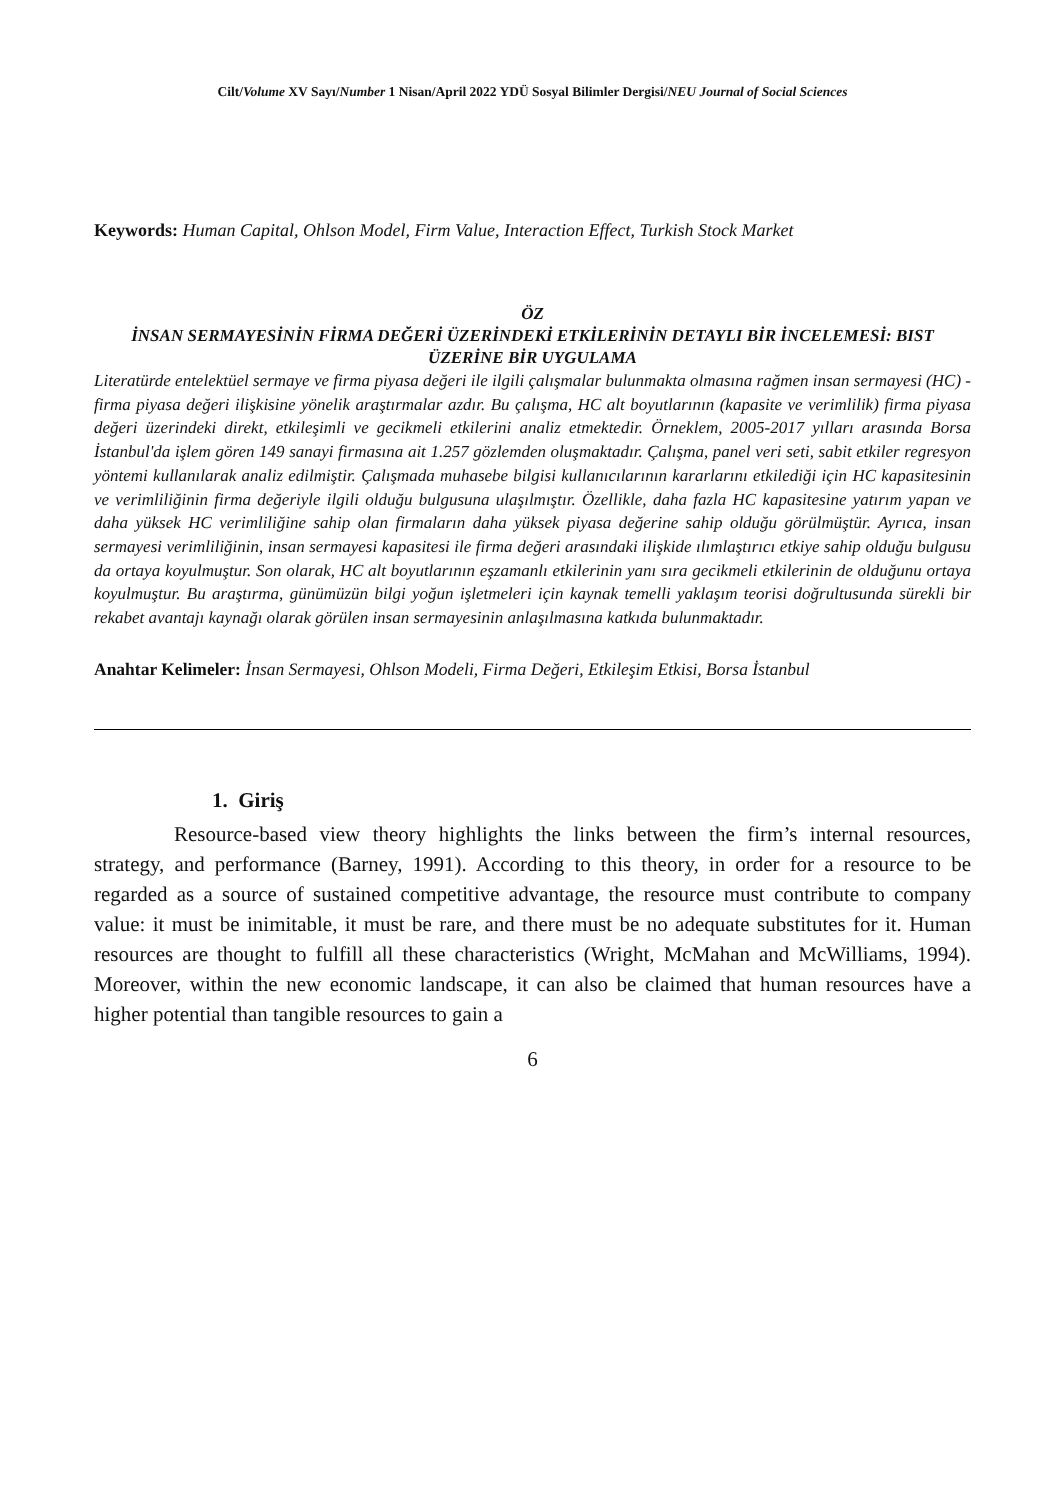Cilt/Volume XV Sayı/Number 1 Nisan/April 2022 YDÜ Sosyal Bilimler Dergisi/NEU Journal of Social Sciences
Keywords: Human Capital, Ohlson Model, Firm Value, Interaction Effect, Turkish Stock Market
ÖZ
İNSAN SERMAYESİNİN FİRMA DEĞERİ ÜZERİNDEKİ ETKİLERİNİN DETAYLI BİR İNCELEMESİ: BIST ÜZERİNE BİR UYGULAMA
Literatürde entelektüel sermaye ve firma piyasa değeri ile ilgili çalışmalar bulunmakta olmasına rağmen insan sermayesi (HC) - firma piyasa değeri ilişkisine yönelik araştırmalar azdır. Bu çalışma, HC alt boyutlarının (kapasite ve verimlilik) firma piyasa değeri üzerindeki direkt, etkileşimli ve gecikmeli etkilerini analiz etmektedir. Örneklem, 2005-2017 yılları arasında Borsa İstanbul'da işlem gören 149 sanayi firmasına ait 1.257 gözlemden oluşmaktadır. Çalışma, panel veri seti, sabit etkiler regresyon yöntemi kullanılarak analiz edilmiştir. Çalışmada muhasebe bilgisi kullanıcılarının kararlarını etkilediği için HC kapasitesinin ve verimliliğinin firma değeriyle ilgili olduğu bulgusuna ulaşılmıştır. Özellikle, daha fazla HC kapasitesine yatırım yapan ve daha yüksek HC verimliliğine sahip olan firmaların daha yüksek piyasa değerine sahip olduğu görülmüştür. Ayrıca, insan sermayesi verimliliğinin, insan sermayesi kapasitesi ile firma değeri arasındaki ilişkide ılımlaştırıcı etkiye sahip olduğu bulgusu da ortaya koyulmuştur. Son olarak, HC alt boyutlarının eşzamanlı etkilerinin yanı sıra gecikmeli etkilerinin de olduğunu ortaya koyulmuştur. Bu araştırma, günümüzün bilgi yoğun işletmeleri için kaynak temelli yaklaşım teorisi doğrultusunda sürekli bir rekabet avantajı kaynağı olarak görülen insan sermayesinin anlaşılmasına katkıda bulunmaktadır.
Anahtar Kelimeler: İnsan Sermayesi, Ohlson Modeli, Firma Değeri, Etkileşim Etkisi, Borsa İstanbul
1. Giriş
Resource-based view theory highlights the links between the firm’s internal resources, strategy, and performance (Barney, 1991). According to this theory, in order for a resource to be regarded as a source of sustained competitive advantage, the resource must contribute to company value: it must be inimitable, it must be rare, and there must be no adequate substitutes for it. Human resources are thought to fulfill all these characteristics (Wright, McMahan and McWilliams, 1994). Moreover, within the new economic landscape, it can also be claimed that human resources have a higher potential than tangible resources to gain a
6